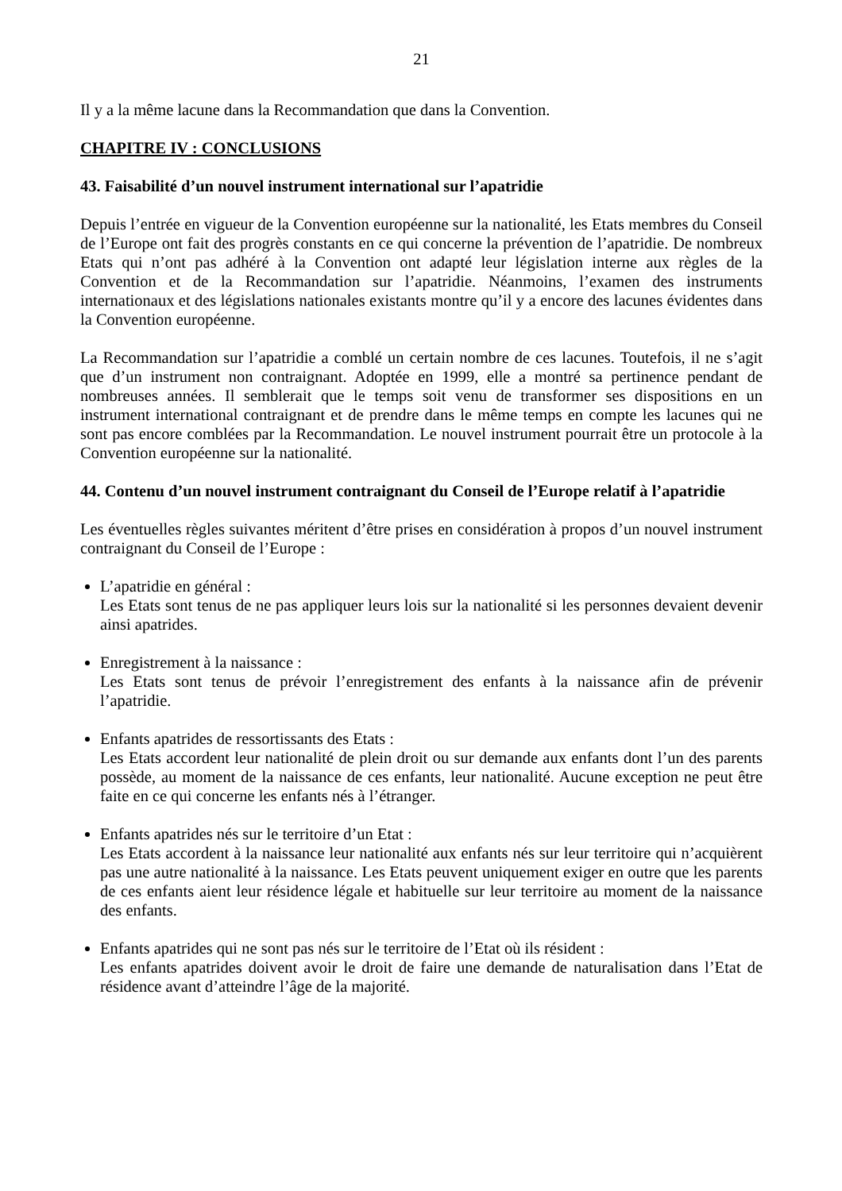21
Il y a la même lacune dans la Recommandation que dans la Convention.
CHAPITRE IV : CONCLUSIONS
43. Faisabilité d’un nouvel instrument international sur l’apatridie
Depuis l’entrée en vigueur de la Convention européenne sur la nationalité, les Etats membres du Conseil de l’Europe ont fait des progrès constants en ce qui concerne la prévention de l’apatridie. De nombreux Etats qui n’ont pas adhéré à la Convention ont adapté leur législation interne aux règles de la Convention et de la Recommandation sur l’apatridie. Néanmoins, l’examen des instruments internationaux et des législations nationales existants montre qu’il y a encore des lacunes évidentes dans la Convention européenne.
La Recommandation sur l’apatridie a comblé un certain nombre de ces lacunes. Toutefois, il ne s’agit que d’un instrument non contraignant. Adoptée en 1999, elle a montré sa pertinence pendant de nombreuses années. Il semblerait que le temps soit venu de transformer ses dispositions en un instrument international contraignant et de prendre dans le même temps en compte les lacunes qui ne sont pas encore comblées par la Recommandation. Le nouvel instrument pourrait être un protocole à la Convention européenne sur la nationalité.
44. Contenu d’un nouvel instrument contraignant du Conseil de l’Europe relatif à l’apatridie
Les éventuelles règles suivantes méritent d’être prises en considération à propos d’un nouvel instrument contraignant du Conseil de l’Europe :
L’apatridie en général :
Les Etats sont tenus de ne pas appliquer leurs lois sur la nationalité si les personnes devaient devenir ainsi apatrides.
Enregistrement à la naissance :
Les Etats sont tenus de prévoir l’enregistrement des enfants à la naissance afin de prévenir l’apatridie.
Enfants apatrides de ressortissants des Etats :
Les Etats accordent leur nationalité de plein droit ou sur demande aux enfants dont l’un des parents possède, au moment de la naissance de ces enfants, leur nationalité. Aucune exception ne peut être faite en ce qui concerne les enfants nés à l’étranger.
Enfants apatrides nés sur le territoire d’un Etat :
Les Etats accordent à la naissance leur nationalité aux enfants nés sur leur territoire qui n’acquièrent pas une autre nationalité à la naissance. Les Etats peuvent uniquement exiger en outre que les parents de ces enfants aient leur résidence légale et habituelle sur leur territoire au moment de la naissance des enfants.
Enfants apatrides qui ne sont pas nés sur le territoire de l’Etat où ils résident :
Les enfants apatrides doivent avoir le droit de faire une demande de naturalisation dans l’Etat de résidence avant d’atteindre l’âge de la majorité.